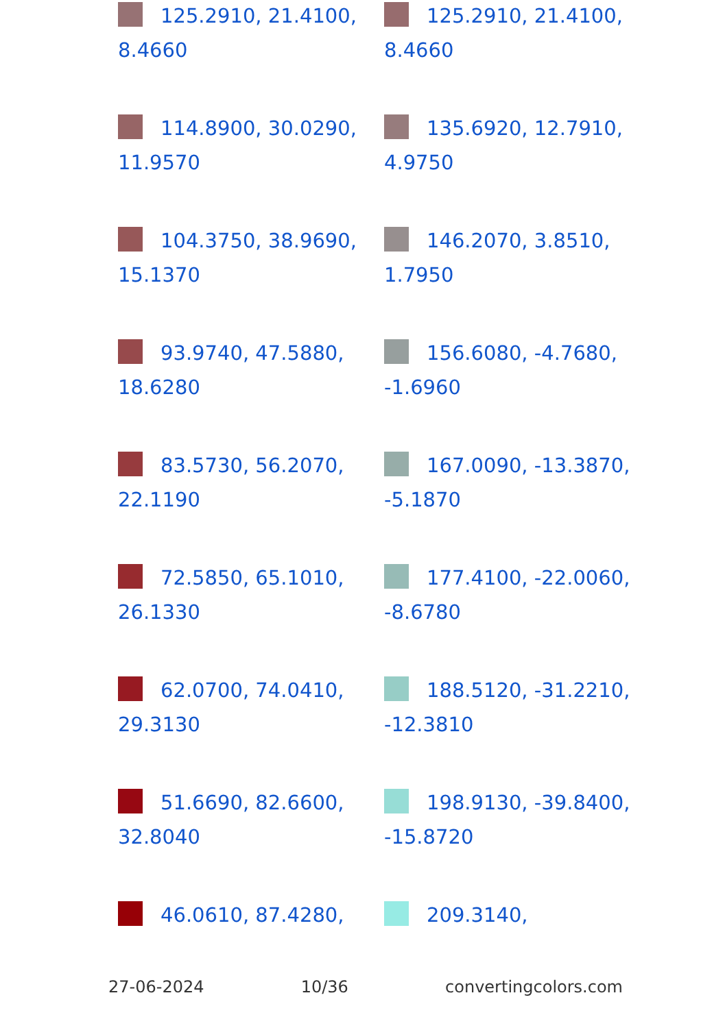125.2910, 21.4100, 8.4660
125.2910, 21.4100, 8.4660
114.8900, 30.0290, 11.9570
135.6920, 12.7910, 4.9750
104.3750, 38.9690, 15.1370
146.2070, 3.8510, 1.7950
93.9740, 47.5880, 18.6280
156.6080, -4.7680, -1.6960
83.5730, 56.2070, 22.1190
167.0090, -13.3870, -5.1870
72.5850, 65.1010, 26.1330
177.4100, -22.0060, -8.6780
62.0700, 74.0410, 29.3130
188.5120, -31.2210, -12.3810
51.6690, 82.6600, 32.8040
198.9130, -39.8400, -15.8720
46.0610, 87.4280,
209.3140,
27-06-2024 10/36 convertingcolors.com